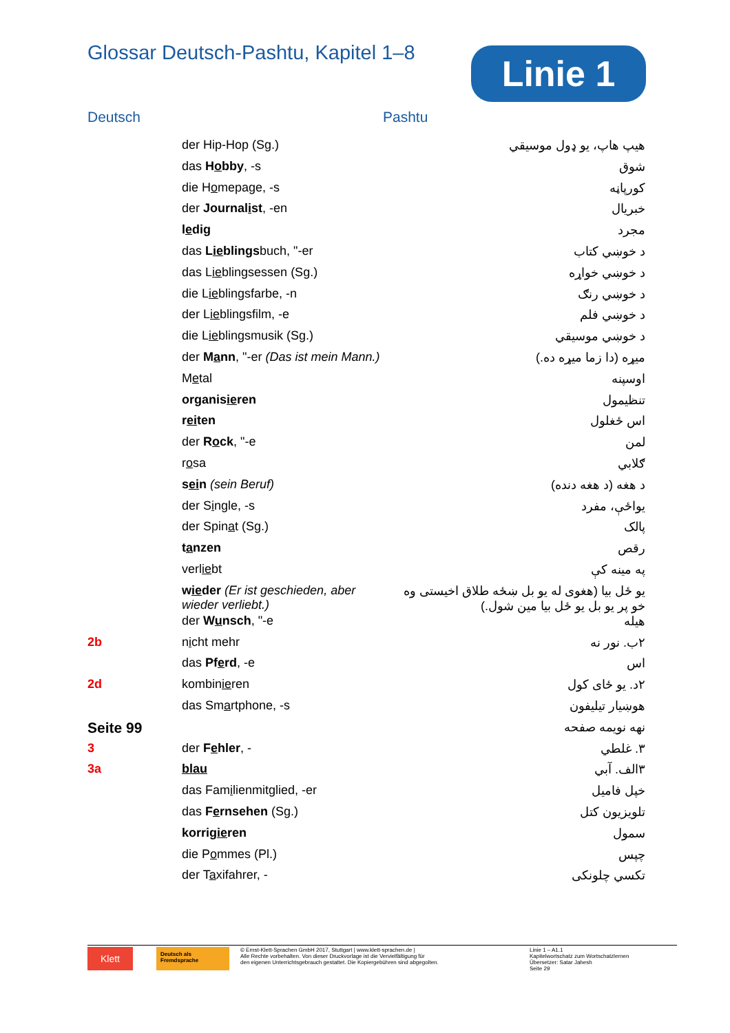Glossar Deutsch-Pashtu, Kapitel 1–8
Linie 1
Deutsch Pashtu
| | der Hip-Hop (Sg.) | هيپ هاپ، يو ډول موسيقي |
| | das H o bby , -s | شوق |
| | die H o mepage, -s | کورپاڼه |
| | der Journal i st , -en | خبريال |
| | l e dig | مجرد |
| | das L ie blings buch, "-er | د خوښي کتاب |
| | das L ie blingsessen (Sg.) | د خوښي خواړه |
| | die L ie blingsfarbe, -n | د خوښي رنګ |
| | der L ie blingsfilm, -e | د خوښي فلم |
| | die L ie blingsmusik (Sg.) | د خوښي موسيقي |
| | der M a nn , "-er (Das ist mein Mann.) | ميړه (دا زما ميړه ده.) |
| | M e tal | اوسپنه |
| | organis ie ren | تنظيمول |
| | r ei ten | اس ځغلول |
| | der R o ck , "-e | لمن |
| | r o sa | ګلابي |
| | s ei n (sein Beruf) | د هغه (د هغه دنده) |
| | der S i ngle, -s | يواځې، مفرد |
| | der Spin a t (Sg.) | پالک |
| | t a nzen | رقص |
| | verl ie bt | په مينه کې |
| | w ie der (Er ist geschieden, aber wieder verliebt.) | يو ځل بيا (هغوی له يو بل ښځه طلاق اخيستی وه خو پر يو بل يو ځل بيا مين شول.) |
| | der W u nsch , "-e | هيله |
| 2b | n i cht mehr | ۲ب. نور نه |
| | das Pf e rd , -e | اس |
| 2d | kombin ie ren | ۲د. يو ځای کول |
| | das Sm a rtphone, -s | هوښيار تيليفون |
| Seite 99 | | نهه نويمه صفحه |
| 3 | der F e hler , - | ۳. غلطي |
| 3a | blau | ۳الف. آبي |
| | das Fam i lienmitglied, -er | خپل فاميل |
| | das F e rnsehen (Sg.) | تلويزيون کتل |
| | korrig ie ren | سمول |
| | die P o mmes (Pl.) | چپس |
| | der T a xifahrer, - | تکسي چلونکی |
Klett
Deutsch als Fremdsprache
© Ernst-Klett-Sprachen GmbH 2017, Stuttgart | www.klett-sprachen.de |
Alle Rechte vorbehalten. Von dieser Druckvorlage ist die Vervielfältigung für
den eigenen Unterrichtsgebrauch gestattet. Die Kopiergebühren sind abgegolten.
Linie 1 – A1.1
Kapitelwortschatz zum Wortschatzlernen
Übersetzer: Satar Jahesh
Seite 29